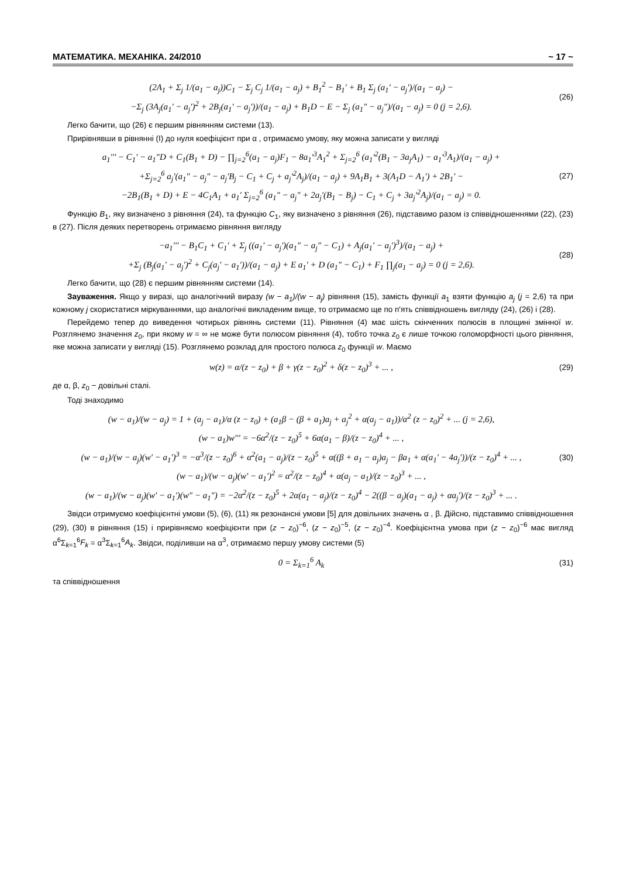МАТЕМАТИКА. МЕХАНІКА. 24/2010 ~ 17 ~
(2A<sub>1</sub> + Σ<sub>j</sub> 1/(a<sub>1</sub> − a<sub>j</sub>))C<sub>1</sub> − Σ<sub>j</sub> C<sub>j</sub> 1/(a<sub>1</sub> − a<sub>j</sub>) + B<sub>1</sub><sup>2</sup> − B<sub>1</sub>' + B<sub>1</sub> Σ<sub>j</sub> (a<sub>1</sub>' − a<sub>j</sub>')/(a<sub>1</sub> − a<sub>j</sub>) −
−Σ<sub>j</sub> (3A<sub>j</sub>(a<sub>1</sub>' − a<sub>j</sub>')<sup>2</sup> + 2B<sub>j</sub>(a<sub>1</sub>' − a<sub>j</sub>'))/(a<sub>1</sub> − a<sub>j</sub>) + B<sub>1</sub>D − E − Σ<sub>j</sub> (a<sub>1</sub>" − a<sub>j</sub>")/(a<sub>1</sub> − a<sub>j</sub>) = 0 (j = 2,6).
(26)
Легко бачити, що (26) є першим рівнянням системи (13).
Прирівнявши в рівнянні (I) до нуля коефіцієнт при α , отримаємо умову, яку можна записати у вигляді
a<sub>1</sub>''' − C<sub>1</sub>' − a<sub>1</sub>"D + C<sub>1</sub>(B<sub>1</sub> + D) − ∏<sub>j=2</sub><sup>6</sup>(a<sub>1</sub> − a<sub>j</sub>)F<sub>1</sub> − 8a<sub>1</sub>'<sup>3</sup>A<sub>1</sub><sup>2</sup> + Σ<sub>j=2</sub><sup>6</sup> (a<sub>1</sub>'<sup>2</sup>(B<sub>1</sub> − 3a<sub>j</sub>A<sub>1</sub>) − a<sub>1</sub>'<sup>3</sup>A<sub>1</sub>)/(a<sub>1</sub> − a<sub>j</sub>) +
+Σ<sub>j=2</sub><sup>6</sup> a<sub>j</sub>'(a<sub>1</sub>" − a<sub>j</sub>" − a<sub>j</sub>'B<sub>j</sub> − C<sub>1</sub> + C<sub>j</sub> + a<sub>j</sub>'<sup>2</sup>A<sub>j</sub>)/(a<sub>1</sub> − a<sub>j</sub>) + 9A<sub>1</sub>B<sub>1</sub> + 3(A<sub>1</sub>D − A<sub>1</sub>') + 2B<sub>1</sub>' −
−2B<sub>1</sub>(B<sub>1</sub> + D) + E − 4C<sub>1</sub>A<sub>1</sub> + a<sub>1</sub>' Σ<sub>j=2</sub><sup>6</sup> (a<sub>1</sub>" − a<sub>j</sub>" + 2a<sub>j</sub>'(B<sub>1</sub> − B<sub>j</sub>) − C<sub>1</sub> + C<sub>j</sub> + 3a<sub>j</sub>'<sup>2</sup>A<sub>j</sub>)/(a<sub>1</sub> − a<sub>j</sub>) = 0.
(27)
Функцію B<sub>1</sub>, яку визначено з рівняння (24), та функцію C<sub>1</sub>, яку визначено з рівняння (26), підставимо разом із співвідношеннями (22), (23) в (27). Після деяких перетворень отримаємо рівняння вигляду
−a<sub>1</sub>''' − B<sub>1</sub>C<sub>1</sub> + C<sub>1</sub>' + Σ<sub>j</sub> ((a<sub>1</sub>' − a<sub>j</sub>')(a<sub>1</sub>" − a<sub>j</sub>" − C<sub>1</sub>) + A<sub>j</sub>(a<sub>1</sub>' − a<sub>j</sub>')<sup>3</sup>)/(a<sub>1</sub> − a<sub>j</sub>) +
+Σ<sub>j</sub> (B<sub>j</sub>(a<sub>1</sub>' − a<sub>j</sub>')<sup>2</sup> + C<sub>j</sub>(a<sub>j</sub>' − a<sub>1</sub>'))/(a<sub>1</sub> − a<sub>j</sub>) + E a<sub>1</sub>' + D (a<sub>1</sub>" − C<sub>1</sub>) + F<sub>1</sub> ∏<sub>j</sub>(a<sub>1</sub> − a<sub>j</sub>) = 0 (j = 2,6).
(28)
Легко бачити, що (28) є першим рівнянням системи (14).
Зауваження. Якщо у виразі, що аналогічний виразу (w − a<sub>1</sub>)/(w − a<sub>j</sub>) рівняння (15), замість функції a<sub>1</sub> взяти функцію a<sub>j</sub> (j = 2,6) та при кожному j скористатися міркуваннями, що аналогічні викладеним вище, то отримаємо ще по п'ять співвідношень вигляду (24), (26) і (28).
Перейдемо тепер до виведення чотирьох рівнянь системи (11). Рівняння (4) має шість скінченних полюсів в площині змінної w. Розглянемо значення z<sub>0</sub>, при якому w = ∞ не може бути полюсом рівняння (4), тобто точка z<sub>0</sub> є лише точкою голоморфності цього рівняння, яке можна записати у вигляді (15). Розглянемо розклад для простого полюса z<sub>0</sub> функції w. Маємо
w(z) = α/(z − z<sub>0</sub>) + β + γ(z − z<sub>0</sub>)<sup>2</sup> + δ(z − z<sub>0</sub>)<sup>3</sup> + ... ,
(29)
де α, β, z<sub>0</sub> − довільні сталі.
Тоді знаходимо
(w − a<sub>1</sub>)/(w − a<sub>j</sub>) = 1 + (a<sub>j</sub> − a<sub>1</sub>)/α (z − z<sub>0</sub>) + (a<sub>1</sub>β − (β + a<sub>1</sub>)a<sub>j</sub> + a<sub>j</sub><sup>2</sup> + α(a<sub>j</sub> − a<sub>1</sub>))/α<sup>2</sup> (z − z<sub>0</sub>)<sup>2</sup> + ... (j = 2,6),
(w − a<sub>1</sub>)w''' = −6α<sup>2</sup>/(z − z<sub>0</sub>)<sup>5</sup> + 6α(a<sub>1</sub> − β)/(z − z<sub>0</sub>)<sup>4</sup> + ... ,
(w − a<sub>1</sub>)/(w − a<sub>j</sub>)(w' − a<sub>1</sub>')<sup>3</sup> = −α<sup>3</sup>/(z − z<sub>0</sub>)<sup>6</sup> + α<sup>2</sup>(a<sub>1</sub> − a<sub>j</sub>)/(z − z<sub>0</sub>)<sup>5</sup> + α((β + a<sub>1</sub> − a<sub>j</sub>)a<sub>j</sub> − βa<sub>1</sub> + α(a<sub>1</sub>' − 4a<sub>j</sub>'))/(z − z<sub>0</sub>)<sup>4</sup> + ... ,
(w − a<sub>1</sub>)/(w − a<sub>j</sub>)(w' − a<sub>1</sub>')<sup>2</sup> = α<sup>2</sup>/(z − z<sub>0</sub>)<sup>4</sup> + α(a<sub>j</sub> − a<sub>1</sub>)/(z − z<sub>0</sub>)<sup>3</sup> + ... ,
(w − a<sub>1</sub>)/(w − a<sub>j</sub>)(w' − a<sub>1</sub>')(w" − a<sub>1</sub>") = −2α<sup>2</sup>/(z − z<sub>0</sub>)<sup>5</sup> + 2α(a<sub>1</sub> − a<sub>j</sub>)/(z − z<sub>0</sub>)<sup>4</sup> − 2((β − a<sub>j</sub>)(a<sub>1</sub> − a<sub>j</sub>) + αa<sub>j</sub>')/(z − z<sub>0</sub>)<sup>3</sup> + ... .
(30)
Звідси отримуємо коефіцієнтні умови (5), (6), (11) як резонансні умови [5] для довільних значень α , β. Дійсно, підставимо співвідношення (29), (30) в рівняння (15) і прирівняємо коефіцієнти при (z − z<sub>0</sub>)<sup>−6</sup>, (z − z<sub>0</sub>)<sup>−5</sup>, (z − z<sub>0</sub>)<sup>−4</sup>. Коефіцієнтна умова при (z − z<sub>0</sub>)<sup>−6</sup> має вигляд α<sup>6</sup>Σ<sub>k=1</sub><sup>6</sup>F<sub>k</sub> = α<sup>3</sup>Σ<sub>k=1</sub><sup>6</sup>A<sub>k</sub>. Звідси, поділивши на α<sup>3</sup>, отримаємо першу умову системи (5)
0 = Σ<sub>k=1</sub><sup>6</sup> A<sub>k</sub>
(31)
та співвідношення